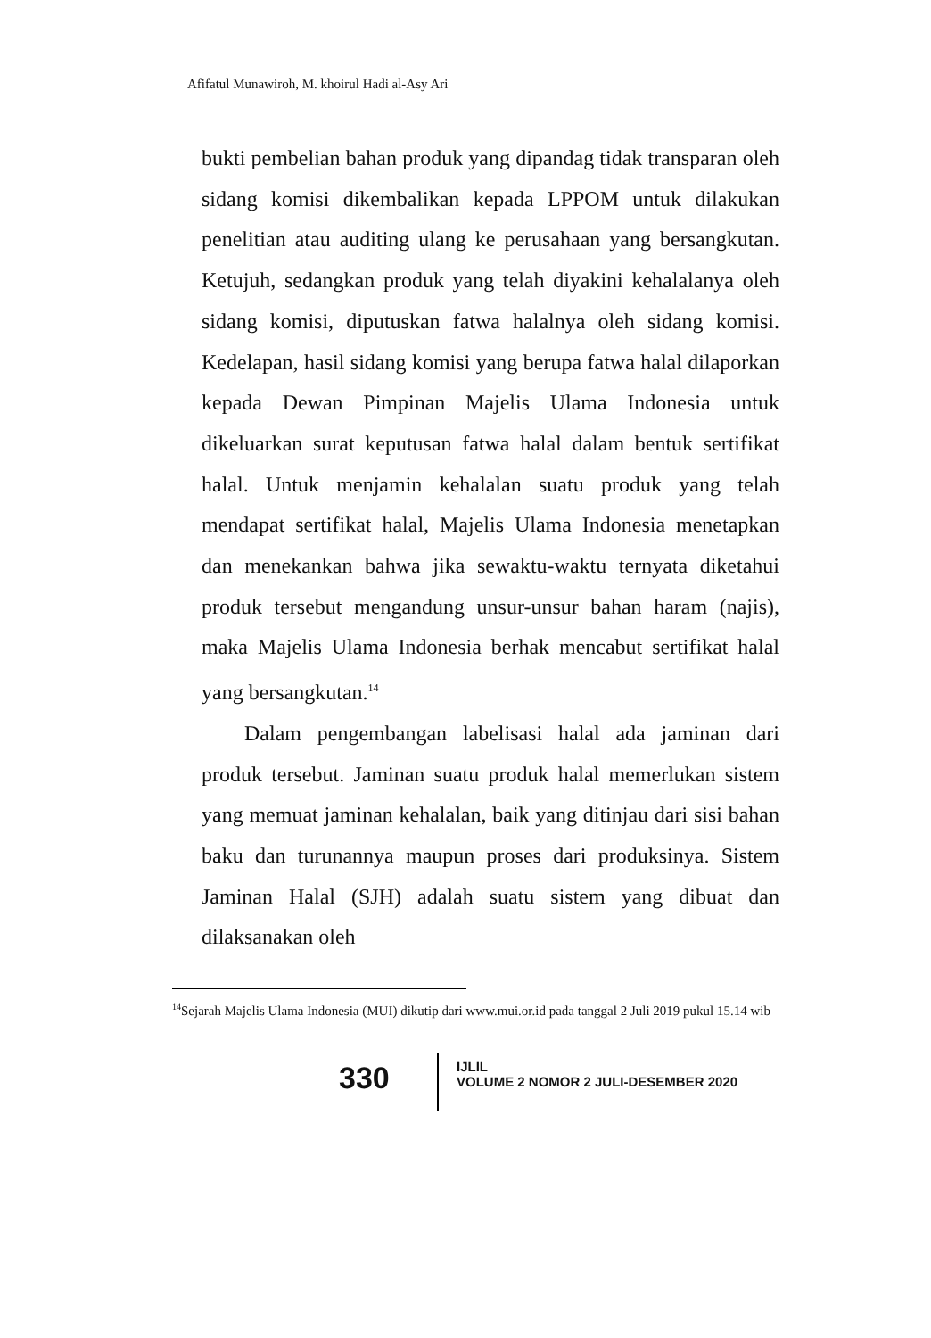Afifatul Munawiroh, M. khoirul Hadi al-Asy Ari
bukti pembelian bahan produk yang dipandag tidak transparan oleh sidang komisi dikembalikan kepada LPPOM untuk dilakukan penelitian atau auditing ulang ke perusahaan yang bersangkutan. Ketujuh, sedangkan produk yang telah diyakini kehalalanya oleh sidang komisi, diputuskan fatwa halalnya oleh sidang komisi. Kedelapan, hasil sidang komisi yang berupa fatwa halal dilaporkan kepada Dewan Pimpinan Majelis Ulama Indonesia untuk dikeluarkan surat keputusan fatwa halal dalam bentuk sertifikat halal. Untuk menjamin kehalalan suatu produk yang telah mendapat sertifikat halal, Majelis Ulama Indonesia menetapkan dan menekankan bahwa jika sewaktu-waktu ternyata diketahui produk tersebut mengandung unsur-unsur bahan haram (najis), maka Majelis Ulama Indonesia berhak mencabut sertifikat halal yang bersangkutan.<sup>14</sup>
Dalam pengembangan labelisasi halal ada jaminan dari produk tersebut. Jaminan suatu produk halal memerlukan sistem yang memuat jaminan kehalalan, baik yang ditinjau dari sisi bahan baku dan turunannya maupun proses dari produksinya. Sistem Jaminan Halal (SJH) adalah suatu sistem yang dibuat dan dilaksanakan oleh
<sup>14</sup> Sejarah Majelis Ulama Indonesia (MUI) dikutip dari www.mui.or.id pada tanggal 2 Juli 2019 pukul 15.14 wib
330
IJLIL
VOLUME 2 NOMOR 2 JULI-DESEMBER 2020